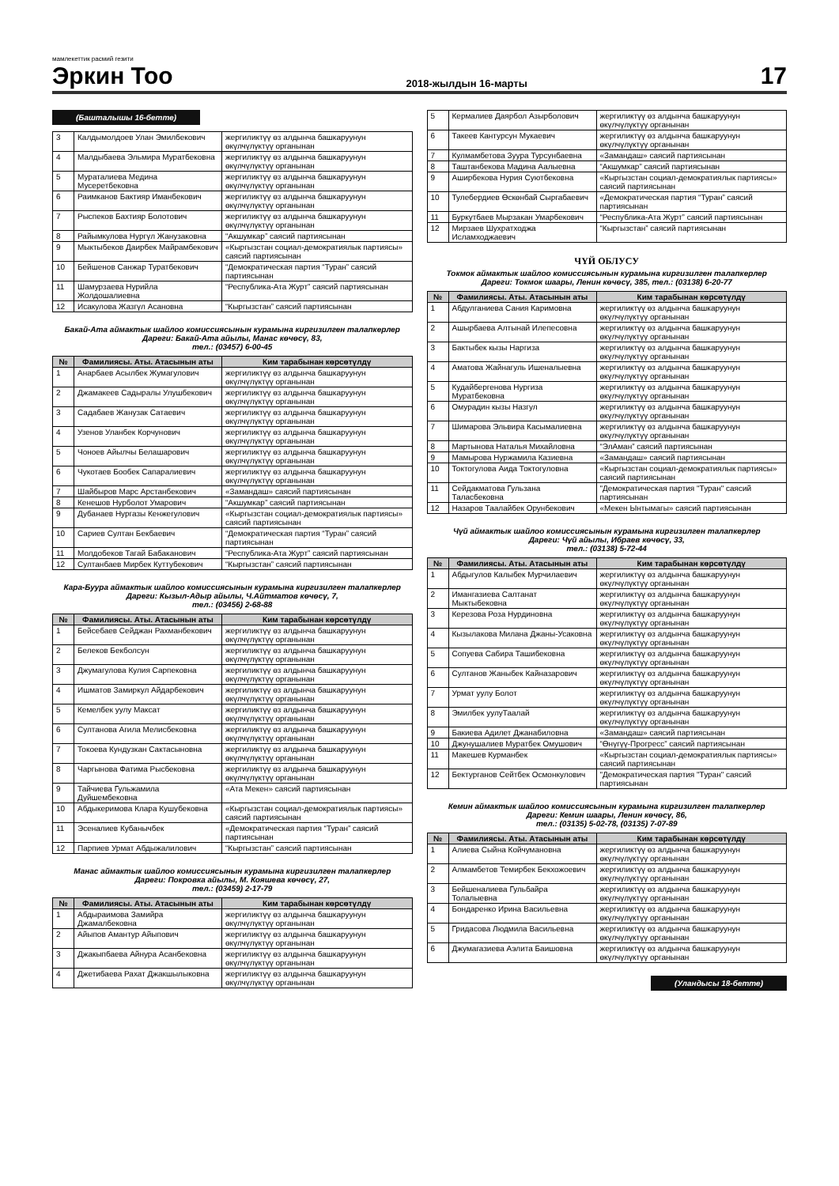мамлекеттик расмий гезити
Эркин Тоо
2018-жылдын 16-марты
17
(Башталышы 16-бетте)
| 3 | Калдымолдоев Улан Эмилбекович | жергиликтүү өз алдынча башкаруунун өкүлчүлүктүү органынан |
| 4 | Малдыбаева Эльмира Муратбековна | жергиликтүү өз алдынча башкаруунун өкүлчүлүктүү органынан |
| 5 | Мураталиева Медина Мусеретбековна | жергиликтүү өз алдынча башкаруунун өкүлчүлүктүү органынан |
| 6 | Раимканов Бактияр Иманбекович | жергиликтүү өз алдынча башкаруунун өкүлчүлүктүү органынан |
| 7 | Рыспеков Бахтияр Болотович | жергиликтүү өз алдынча башкаруунун өкүлчүлүктүү органынан |
| 8 | Райымкулова Нургүл Жанузаковна | “Акшумкар” саясий партиясынан |
| 9 | Мыктыбеков Даирбек Майрамбекович | «Кыргызстан социал-демократиялык партиясы» саясий партиясынан |
| 10 | Бейшенов Санжар Туратбекович | “Демократическая партия “Туран” саясий партиясынан |
| 11 | Шамурзаева Нурийла Жолдошалиевна | “Республика-Ата Журт” саясий партиясынан |
| 12 | Исакулова Жазгүл Асановна | “Кыргызстан” саясий партиясынан |
Бакай-Ата аймактык шайлоо комиссиясынын курамына киргизилген талапкерлер
Дареги: Бакай-Ата айылы, Манас көчөсү, 83,
тел.: (03457) 6-00-45
| № | Фамилиясы. Аты. Атасынын аты | Ким тарабынан көрсөтүлдү |
| --- | --- | --- |
| 1 | Анарбаев Асылбек Жумагулович | жергиликтүү өз алдынча башкаруунун өкүлчүлүктүү органынан |
| 2 | Джамакеев Садыралы Улушбекович | жергиликтүү өз алдынча башкаруунун өкүлчүлүктүү органынан |
| 3 | Садабаев Жанузак Сатаевич | жергиликтүү өз алдынча башкаруунун өкүлчүлүктүү органынан |
| 4 | Узенов Уланбек Корчунович | жергиликтүү өз алдынча башкаруунун өкүлчүлүктүү органынан |
| 5 | Чоноев Айылчы Белашарович | жергиликтүү өз алдынча башкаруунун өкүлчүлүктүү органынан |
| 6 | Чукотаев Бообек Сапаралиевич | жергиликтүү өз алдынча башкаруунун өкүлчүлүктүү органынан |
| 7 | Шайбыров Марс Арстанбекович | «Замандаш» саясий партиясынан |
| 8 | Кенешов Нурболот Умарович | “Акшумкар” саясий партиясынан |
| 9 | Дубанаев Нургазы Кенжегулович | «Кыргызстан социал-демократиялык партиясы» саясий партиясынан |
| 10 | Сариев Султан Бекбаевич | “Демократическая партия “Туран” саясий партиясынан |
| 11 | Молдобеков Тагай Бабаканович | “Республика-Ата Журт” саясий партиясынан |
| 12 | Султанбаев Мирбек Куттубекович | “Кыргызстан” саясий партиясынан |
Кара-Буура аймактык шайлоо комиссиясынын курамына киргизилген талапкерлер
Дареги: Кызыл-Адыр айылы, Ч.Айтматов көчөсү, 7,
тел.: (03456) 2-68-88
| № | Фамилиясы. Аты. Атасынын аты | Ким тарабынан көрсөтүлдү |
| --- | --- | --- |
| 1 | Бейсебаев Сейджан Рахманбекович | жергиликтүү өз алдынча башкаруунун өкүлчүлүктүү органынан |
| 2 | Белеков Бекболсун | жергиликтүү өз алдынча башкаруунун өкүлчүлүктүү органынан |
| 3 | Джумагулова Кулия Сарпековна | жергиликтүү өз алдынча башкаруунун өкүлчүлүктүү органынан |
| 4 | Ишматов Замиркул Айдарбекович | жергиликтүү өз алдынча башкаруунун өкүлчүлүктүү органынан |
| 5 | Кемелбек уулу Максат | жергиликтүү өз алдынча башкаруунун өкүлчүлүктүү органынан |
| 6 | Султанова Агила Мелисбековна | жергиликтүү өз алдынча башкаруунун өкүлчүлүктүү органынан |
| 7 | Токоева Кундузкан Сактасыновна | жергиликтүү өз алдынча башкаруунун өкүлчүлүктүү органынан |
| 8 | Чаргынова Фатима Рысбековна | жергиликтүү өз алдынча башкаруунун өкүлчүлүктүү органынан |
| 9 | Тайчиева Гульжамила Дуйшембековна | «Ата Мекен» саясий партиясынан |
| 10 | Абдыкеримова Клара Кушубековна | «Кыргызстан социал-демократиялык партиясы» саясий партиясынан |
| 11 | Эсеналиев Кубанычбек | «Демократическая партия “Туран” саясий партиясынан |
| 12 | Парпиев Урмат Абдыжалилович | “Кыргызстан” саясий партиясынан |
Манас аймактык шайлоо комиссиясынын курамына киргизилген талапкерлер
Дареги: Покровка айылы, М. Кояшева көчөсү, 27,
тел.: (03459) 2-17-79
| № | Фамилиясы. Аты. Атасынын аты | Ким тарабынан көрсөтүлдү |
| --- | --- | --- |
| 1 | Абдыраимова Замийра Джамалбековна | жергиликтүү өз алдынча башкаруунун өкүлчүлүктүү органынан |
| 2 | Айыпов Амантур Айыпович | жергиликтүү өз алдынча башкаруунун өкүлчүлүктүү органынан |
| 3 | Джакыпбаева Айнура Асанбековна | жергиликтүү өз алдынча башкаруунун өкүлчүлүктүү органынан |
| 4 | Джетибаева Рахат Джакшылыковна | жергиликтүү өз алдынча башкаруунун өкүлчүлүктүү органынан |
| 5 | Кермалиев Даярбол Азырболович | жергиликтүү өз алдынча башкаруунун өкүлчүлүктүү органынан |
| 6 | Такеев Кантурсун Мукаевич | жергиликтүү өз алдынча башкаруунун өкүлчүлүктүү органынан |
| 7 | Кулмамбетова Зуура Турсунбаевна | «Замандаш» саясий партиясынан |
| 8 | Таштанбекова Мадина Аалыевна | “Акшумкар” саясий партиясынан |
| 9 | Аширбекова Нурия Суютбековна | «Кыргызстан социал-демократиялык партиясы» саясий партиясынан |
| 10 | Тулебердиев Өскөнбай Сыргабаевич | «Демократическая партия “Туран” саясий партиясынан |
| 11 | Буркутбаев Мырзакан Умарбекович | “Республика-Ата Журт” саясий партиясынан |
| 12 | Мирзаев Шухратходжа Исламходжаевич | “Кыргызстан” саясий партиясынан |
ЧҮЙ ОБЛУСУ
Токмок аймактык шайлоо комиссиясынын курамына киргизилген талапкерлер
Дареги: Токмок шаары, Ленин көчөсү, 385, тел.: (03138) 6-20-77
| № | Фамилиясы. Аты. Атасынын аты | Ким тарабынан көрсөтүлдү |
| --- | --- | --- |
| 1 | Абдулганиева Сания Каримовна | жергиликтүү өз алдынча башкаруунун өкүлчүлүктүү органынан |
| 2 | Ашырбаева Алтынай Илепесовна | жергиликтүү өз алдынча башкаруунун өкүлчүлүктүү органынан |
| 3 | Бактыбек кызы Наргиза | жергиликтүү өз алдынча башкаруунун өкүлчүлүктүү органынан |
| 4 | Аматова Жайнагуль Ишеналыевна | жергиликтүү өз алдынча башкаруунун өкүлчүлүктүү органынан |
| 5 | Кудайбергенова Нургиза Муратбековна | жергиликтүү өз алдынча башкаруунун өкүлчүлүктүү органынан |
| 6 | Омурадин кызы Назгул | жергиликтүү өз алдынча башкаруунун өкүлчүлүктүү органынан |
| 7 | Шимарова Эльвира Касымалиевна | жергиликтүү өз алдынча башкаруунун өкүлчүлүктүү органынан |
| 8 | Мартынова Наталья Михайловна | “ЭлАман” саясий партиясынан |
| 9 | Мамырова Нуржамила Казиевна | «Замандаш» саясий партиясынан |
| 10 | Токтогулова Аида Токтогуловна | «Кыргызстан социал-демократиялык партиясы» саясий партиясынан |
| 11 | Сейдакматова Гульзана Таласбековна | "Демократическая партия "Туран" саясий партиясынан |
| 12 | Назаров Таалайбек Орунбекович | «Мекен Ынтымагы» саясий партиясынан |
Чүй аймактык шайлоо комиссиясынын курамына киргизилген талапкерлер
Дареги: Чүй айылы, Ибраев көчөсү, 33,
тел.: (03138) 5-72-44
| № | Фамилиясы. Аты. Атасынын аты | Ким тарабынан көрсөтүлдү |
| --- | --- | --- |
| 1 | Абдыгулов Калыбек Мурчилаевич | жергиликтүү өз алдынча башкаруунун өкүлчүлүктүү органынан |
| 2 | Имангазиева Салтанат Мыктыбековна | жергиликтүү өз алдынча башкаруунун өкүлчүлүктүү органынан |
| 3 | Керезова Роза Нурдиновна | жергиликтүү өз алдынча башкаруунун өкүлчүлүктүү органынан |
| 4 | Кызылакова Милана Джаны-Усаковна | жергиликтүү өз алдынча башкаруунун өкүлчүлүктүү органынан |
| 5 | Сопуева Сабира Ташибековна | жергиликтүү өз алдынча башкаруунун өкүлчүлүктүү органынан |
| 6 | Султанов Жаныбек Кайназарович | жергиликтүү өз алдынча башкаруунун өкүлчүлүктүү органынан |
| 7 | Урмат уулу Болот | жергиликтүү өз алдынча башкаруунун өкүлчүлүктүү органынан |
| 8 | Эмилбек уулуТаалай | жергиликтүү өз алдынча башкаруунун өкүлчүлүктүү органынан |
| 9 | Бакиева Адилет Джанабиловна | «Замандаш» саясий партиясынан |
| 10 | Джунушалиев Муратбек Омушович | “Өнүгүү-Прогресс” саясий партиясынан |
| 11 | Макешев Курманбек | «Кыргызстан социал-демократиялык партиясы» саясий партиясынан |
| 12 | Бектурганов Сейтбек Осмонкулович | "Демократическая партия "Туран" саясий партиясынан |
Кемин аймактык шайлоо комиссиясынын курамына киргизилген талапкерлер
Дареги: Кемин шаары, Ленин көчөсү, 86,
тел.: (03135) 5-02-78, (03135) 7-07-89
| № | Фамилиясы. Аты. Атасынын аты | Ким тарабынан көрсөтүлдү |
| --- | --- | --- |
| 1 | Алиева Сыйна Койчумановна | жергиликтүү өз алдынча башкаруунун өкүлчүлүктүү органынан |
| 2 | Алмамбетов Темирбек Бекхожоевич | жергиликтүү өз алдынча башкаруунун өкүлчүлүктүү органынан |
| 3 | Бейшеналиева Гульбайра Толалыевна | жергиликтүү өз алдынча башкаруунун өкүлчүлүктүү органынан |
| 4 | Бондаренко Ирина Васильевна | жергиликтүү өз алдынча башкаруунун өкүлчүлүктүү органынан |
| 5 | Гридасова Людмила Васильевна | жергиликтүү өз алдынча башкаруунун өкүлчүлүктүү органынан |
| 6 | Джумагазиева Аэлита Баишовна | жергиликтүү өз алдынча башкаруунун өкүлчүлүктүү органынан |
(Уландысы 18-бетте)